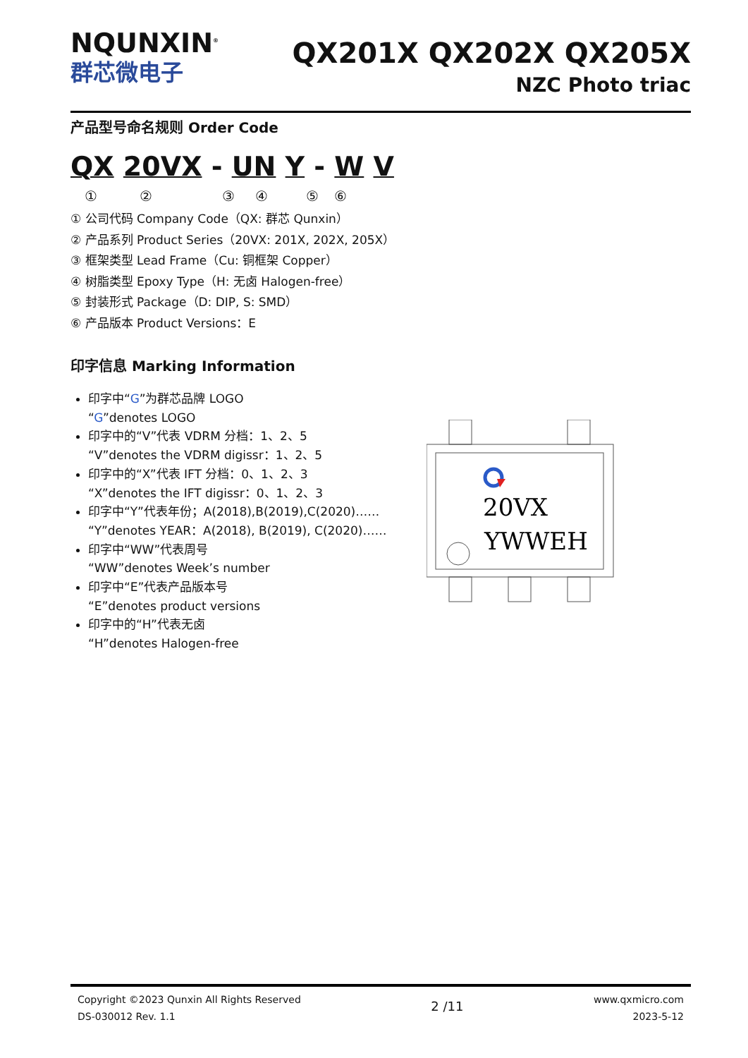NQUNXIN<sup>®</sup>
群芯微电子
QX201X QX202X QX205X
NZC Photo triac
产品型号命名规则 Order Code
QX 20VX - UN Y - W V
①②③④⑤⑥
① 公司代码 Company Code（QX: 群芯 Qunxin）
② 产品系列 Product Series（20VX: 201X, 202X, 205X）
③ 框架类型 Lead Frame（Cu: 铜框架 Copper）
④ 树脂类型 Epoxy Type（H: 无卤 Halogen-free）
⑤ 封装形式 Package（D: DIP, S: SMD）
⑥ 产品版本 Product Versions：E
印字信息 Marking Information
印字中“G”为群芯品牌 LOGO
“G”denotes LOGO
印字中的“V”代表 VDRM 分档：1、2、5
“V”denotes the VDRM digissr：1、2、5
印字中的“X”代表 IFT 分档：0、1、2、3
“X”denotes the IFT digissr：0、1、2、3
印字中“Y”代表年份；A(2018),B(2019),C(2020)……
“Y”denotes YEAR：A(2018), B(2019), C(2020)……
印字中“WW”代表周号
“WW”denotes Week’s number
印字中“E”代表产品版本号
“E”denotes product versions
印字中的“H”代表无卤
“H”denotes Halogen-free
20VX
YWWEH
Copyright ©2023 Qunxin All Rights Reserved
DS-030012 Rev. 1.1
2 /11
www.qxmicro.com
2023-5-12